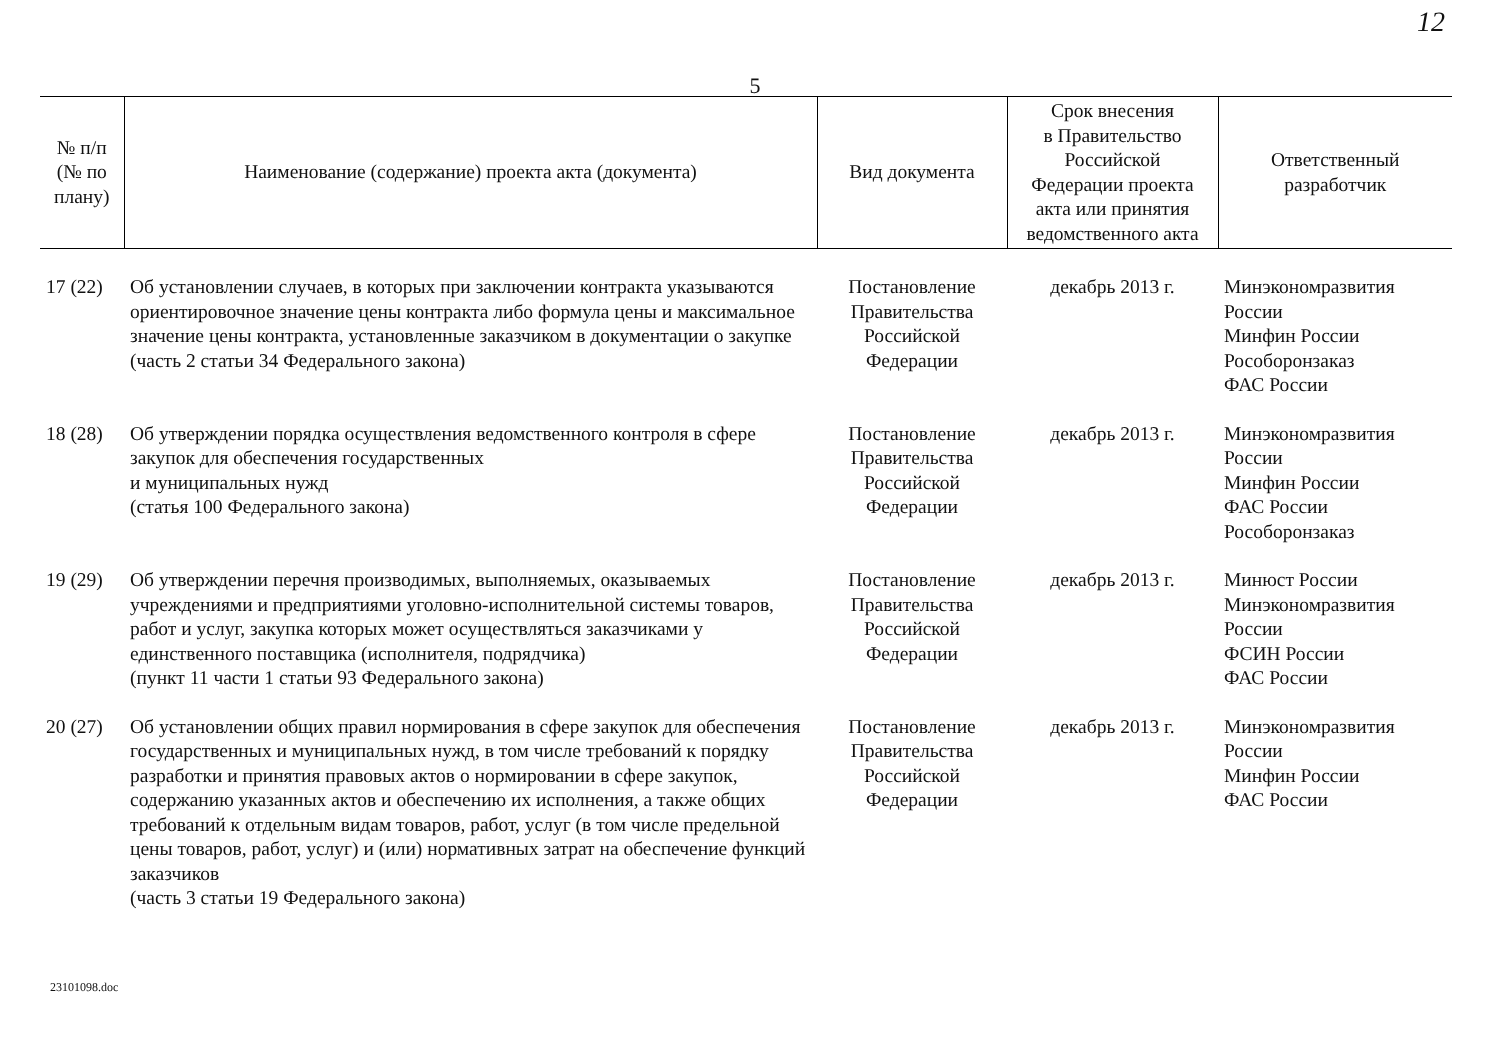12
5
| № п/п (№ по плану) | Наименование (содержание) проекта акта (документа) | Вид документа | Срок внесения в Правительство Российской Федерации проекта акта или принятия ведомственного акта | Ответственный разработчик |
| --- | --- | --- | --- | --- |
| 17 (22) | Об установлении случаев, в которых при заключении контракта указываются ориентировочное значение цены контракта либо формула цены и максимальное значение цены контракта, установленные заказчиком в документации о закупке (часть 2 статьи 34 Федерального закона) | Постановление Правительства Российской Федерации | декабрь 2013 г. | Минэкономразвития России Минфин России Рособоронзаказ ФАС России |
| 18 (28) | Об утверждении порядка осуществления ведомственного контроля в сфере закупок для обеспечения государственных и муниципальных нужд (статья 100 Федерального закона) | Постановление Правительства Российской Федерации | декабрь 2013 г. | Минэкономразвития России Минфин России ФАС России Рособоронзаказ |
| 19 (29) | Об утверждении перечня производимых, выполняемых, оказываемых учреждениями и предприятиями уголовно-исполнительной системы товаров, работ и услуг, закупка которых может осуществляться заказчиками у единственного поставщика (исполнителя, подрядчика) (пункт 11 части 1 статьи 93 Федерального закона) | Постановление Правительства Российской Федерации | декабрь 2013 г. | Минюст России Минэкономразвития России ФСИН России ФАС России |
| 20 (27) | Об установлении общих правил нормирования в сфере закупок для обеспечения государственных и муниципальных нужд, в том числе требований к порядку разработки и принятия правовых актов о нормировании в сфере закупок, содержанию указанных актов и обеспечению их исполнения, а также общих требований к отдельным видам товаров, работ, услуг (в том числе предельной цены товаров, работ, услуг) и (или) нормативных затрат на обеспечение функций заказчиков (часть 3 статьи 19 Федерального закона) | Постановление Правительства Российской Федерации | декабрь 2013 г. | Минэкономразвития России Минфин России ФАС России |
23101098.doc